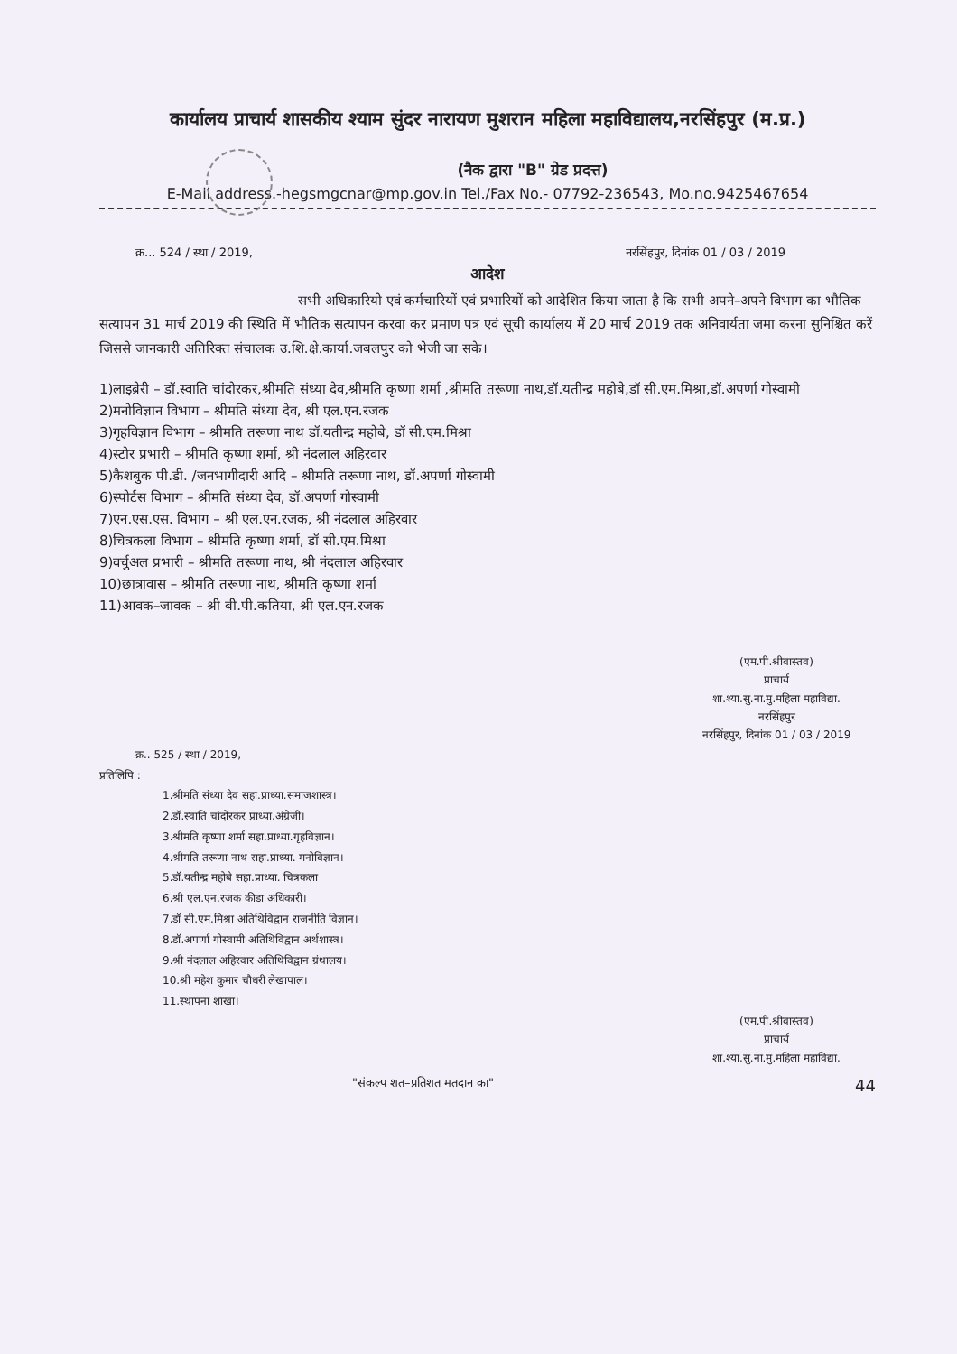कार्यालय प्राचार्य शासकीय श्याम सुंदर नारायण मुशरान महिला महाविद्यालय,नरसिंहपुर (म.प्र.)
(नैक द्वारा "B" ग्रेड प्रदत्त)
E-Mail address.-hegsmgcnar@mp.gov.in Tel./Fax No.- 07792-236543, Mo.no.9425467654
क्र... 524 / स्था / 2019, नरसिंहपुर, दिनांक 01 / 03 / 2019
आदेश
सभी अधिकारियो एवं कर्मचारियों एवं प्रभारियों को आदेशित किया जाता है कि सभी अपने–अपने विभाग का भौतिक सत्यापन 31 मार्च 2019 की स्थिति में भौतिक सत्यापन करवा कर प्रमाण पत्र एवं सूची कार्यालय में 20 मार्च 2019 तक अनिवार्यता जमा करना सुनिश्चित करें जिससे जानकारी अतिरिक्त संचालक उ.शि.क्षे.कार्या.जबलपुर को भेजी जा सके।
1)लाइब्रेरी – डॉ.स्वाति चांदोरकर,श्रीमति संध्या देव,श्रीमति कृष्णा शर्मा ,श्रीमति तरूणा नाथ,डॉ.यतीन्द्र महोबे,डॉ सी.एम.मिश्रा,डॉ.अपर्णा गोस्वामी
2)मनोविज्ञान विभाग – श्रीमति संध्या देव, श्री एल.एन.रजक
3)गृहविज्ञान विभाग – श्रीमति तरूणा नाथ डॉ.यतीन्द्र महोबे, डॉ सी.एम.मिश्रा
4)स्टोर प्रभारी – श्रीमति कृष्णा शर्मा, श्री नंदलाल अहिरवार
5)कैशबुक पी.डी. /जनभागीदारी आदि – श्रीमति तरूणा नाथ, डॉ.अपर्णा गोस्वामी
6)स्पोर्टस विभाग – श्रीमति संध्या देव, डॉ.अपर्णा गोस्वामी
7)एन.एस.एस. विभाग – श्री एल.एन.रजक, श्री नंदलाल अहिरवार
8)चित्रकला विभाग – श्रीमति कृष्णा शर्मा, डॉ सी.एम.मिश्रा
9)वर्चुअल प्रभारी – श्रीमति तरूणा नाथ, श्री नंदलाल अहिरवार
10)छात्रावास – श्रीमति तरूणा नाथ, श्रीमति कृष्णा शर्मा
11)आवक–जावक – श्री बी.पी.कतिया, श्री एल.एन.रजक
(एम.पी.श्रीवास्तव)
प्राचार्य
शा.श्या.सु.ना.मु.महिला महाविद्या.
नरसिंहपुर
नरसिंहपुर, दिनांक 01 / 03 / 2019
क्र.. 525 / स्था / 2019,
प्रतिलिपि :
1.श्रीमति संध्या देव सहा.प्राध्या.समाजशास्त्र।
2.डॉ.स्वाति चांदोरकर प्राध्या.अंग्रेजी।
3.श्रीमति कृष्णा शर्मा सहा.प्राध्या.गृहविज्ञान।
4.श्रीमति तरूणा नाथ सहा.प्राध्या. मनोविज्ञान।
5.डॉ.यतीन्द्र महोबे सहा.प्राध्या. चित्रकला
6.श्री एल.एन.रजक कीडा अधिकारी।
7.डॉ सी.एम.मिश्रा अतिथिविद्वान राजनीति विज्ञान।
8.डॉ.अपर्णा गोस्वामी अतिथिविद्वान अर्थशास्त्र।
9.श्री नंदलाल अहिरवार अतिथिविद्वान ग्रंथालय।
10.श्री महेश कुमार चौधरी लेखापाल।
11.स्थापना शाखा।
(एम.पी.श्रीवास्तव)
प्राचार्य
शा.श्या.सु.ना.मु.महिला महाविद्या.
"संकल्प शत–प्रतिशत मतदान का" 44